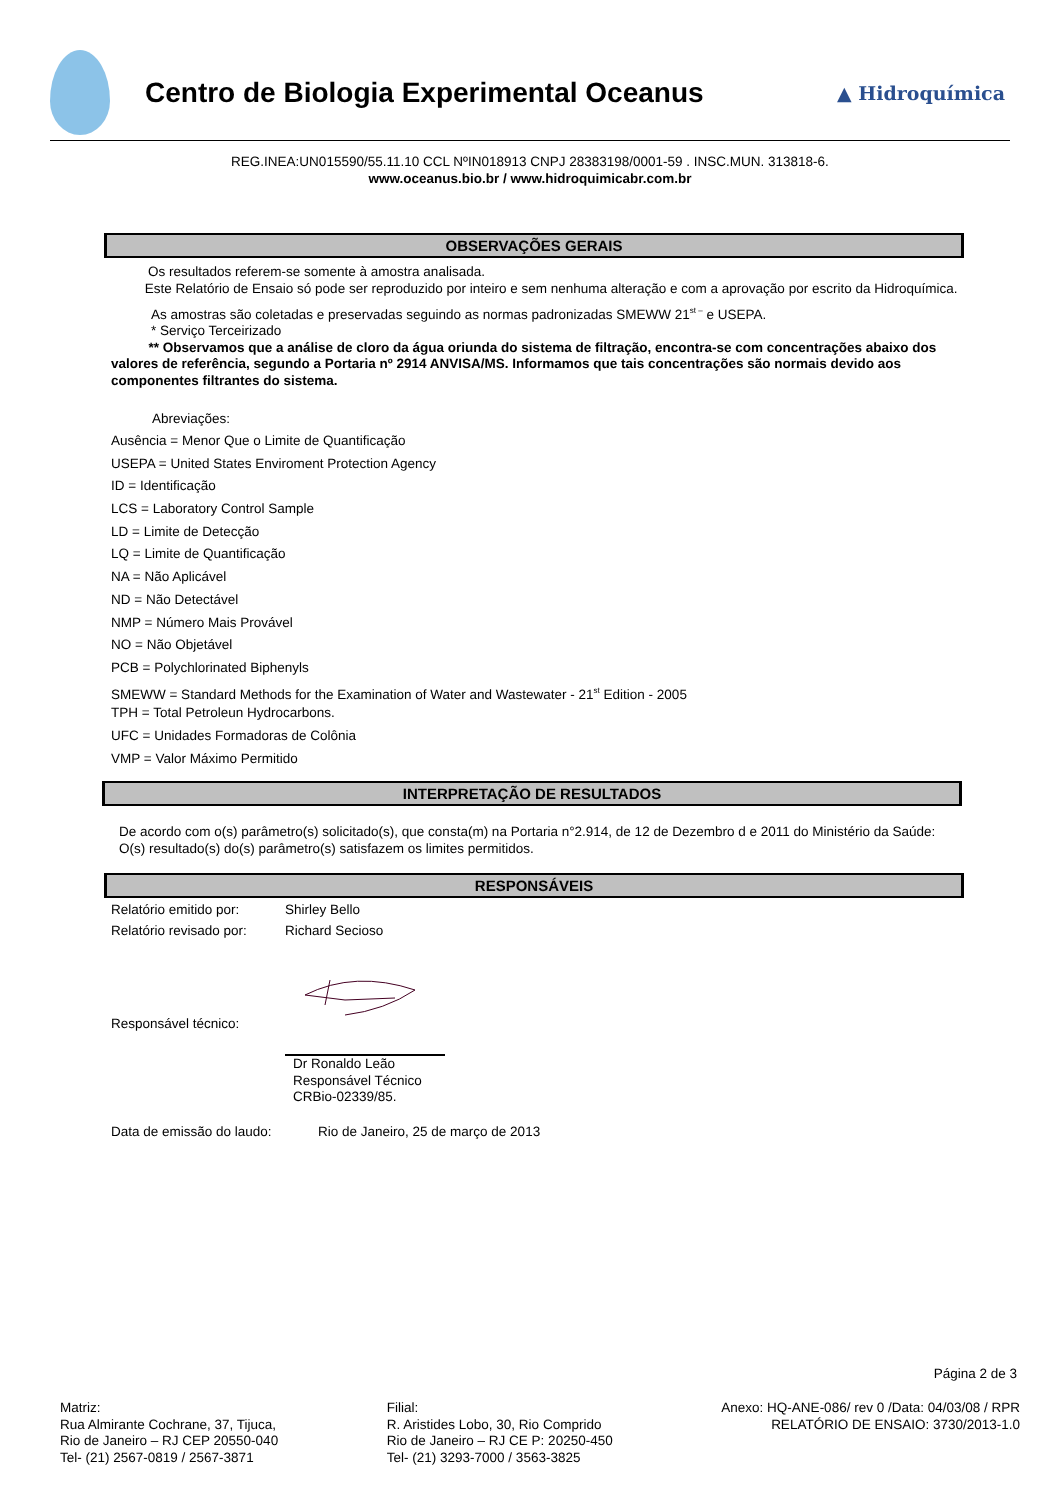Centro de Biologia Experimental Oceanus
▲ Hidroquímica
REG.INEA:UN015590/55.11.10 CCL NºIN018913 CNPJ 28383198/0001-59 . INSC.MUN. 313818-6.
www.oceanus.bio.br / www.hidroquimicabr.com.br
OBSERVAÇÕES GERAIS
Os resultados referem-se somente à amostra analisada.
Este Relatório de Ensaio só pode ser reproduzido por inteiro e sem nenhuma alteração e com a aprovação por escrito da Hidroquímica.
As amostras são coletadas e preservadas seguindo as normas padronizadas SMEWW 21<sup>st –</sup> e USEPA.
* Serviço Terceirizado
** Observamos que a análise de cloro da água oriunda do sistema de filtração, encontra-se com concentrações abaixo dos valores de referência, segundo a Portaria nº 2914 ANVISA/MS. Informamos que tais concentrações são normais devido aos componentes filtrantes do sistema.
Abreviações:
Ausência = Menor Que o Limite de Quantificação
USEPA = United States Enviroment Protection Agency
ID = Identificação
LCS = Laboratory Control Sample
LD = Limite de Detecção
LQ = Limite de Quantificação
NA = Não Aplicável
ND = Não Detectável
NMP = Número Mais Provável
NO = Não Objetável
PCB = Polychlorinated Biphenyls
SMEWW = Standard Methods for the Examination of Water and Wastewater - 21<sup>st</sup> Edition - 2005
TPH = Total Petroleun Hydrocarbons.
UFC = Unidades Formadoras de Colônia
VMP = Valor Máximo Permitido
INTERPRETAÇÃO DE RESULTADOS
De acordo com o(s) parâmetro(s) solicitado(s), que consta(m) na Portaria n°2.914, de 12 de Dezembro d e 2011 do Ministério da Saúde: O(s) resultado(s) do(s) parâmetro(s) satisfazem os limites permitidos.
RESPONSÁVEIS
Relatório emitido por: Shirley Bello
Relatório revisado por: Richard Secioso
Responsável técnico:
Dr Ronaldo Leão
Responsável Técnico
CRBio-02339/85.
Data de emissão do laudo: Rio de Janeiro, 25 de março de 2013
Página 2 de 3
Matriz:
Rua Almirante Cochrane, 37, Tijuca,
Rio de Janeiro – RJ CEP 20550-040
Tel- (21) 2567-0819 / 2567-3871
Filial:
R. Aristides Lobo, 30, Rio Comprido
Rio de Janeiro – RJ CE P: 20250-450
Tel- (21) 3293-7000 / 3563-3825
Anexo: HQ-ANE-086/ rev 0 /Data: 04/03/08 / RPR
RELATÓRIO DE ENSAIO: 3730/2013-1.0